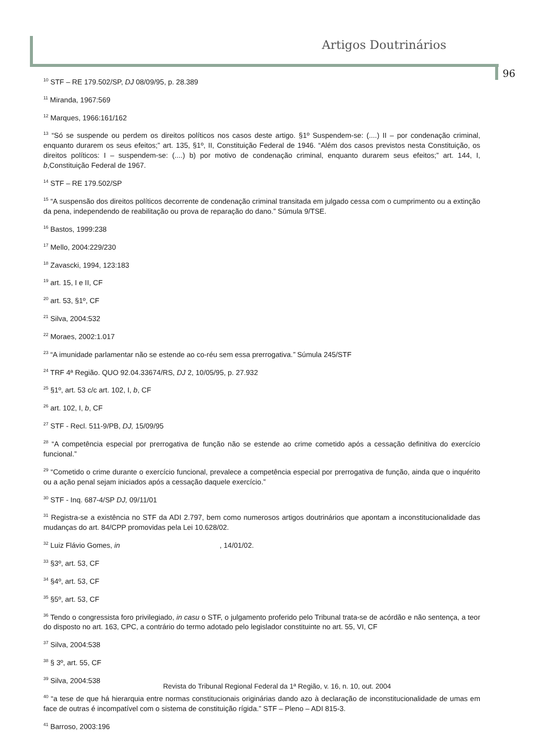Artigos Doutrinários
96
<sup>10</sup> STF – RE 179.502/SP, DJ 08/09/95, p. 28.389
<sup>11</sup> Miranda, 1967:569
<sup>12</sup> Marques, 1966:161/162
<sup>13</sup> “Só se suspende ou perdem os direitos políticos nos casos deste artigo. §1º Suspendem-se: (....) II – por condenação criminal, enquanto durarem os seus efeitos;” art. 135, §1º, II, Constituição Federal de 1946. “Além dos casos previstos nesta Constituição, os direitos políticos: I – suspendem-se: (....) b) por motivo de condenação criminal, enquanto durarem seus efeitos;” art. 144, I, b,Constituição Federal de 1967.
<sup>14</sup> STF – RE 179.502/SP
<sup>15</sup> “A suspensão dos direitos políticos decorrente de condenação criminal transitada em julgado cessa com o cumprimento ou a extinção da pena, independendo de reabilitação ou prova de reparação do dano.” Súmula 9/TSE.
<sup>16</sup> Bastos, 1999:238
<sup>17</sup> Mello, 2004:229/230
<sup>18</sup> Zavascki, 1994, 123:183
<sup>19</sup> art. 15, I e II, CF
<sup>20</sup> art. 53, §1º, CF
<sup>21</sup> Silva, 2004:532
<sup>22</sup> Moraes, 2002:1.017
<sup>23</sup> “A imunidade parlamentar não se estende ao co-réu sem essa prerrogativa.” Súmula 245/STF
<sup>24</sup> TRF 4ª Região. QUO 92.04.33674/RS, DJ 2, 10/05/95, p. 27.932
<sup>25</sup> §1º, art. 53 c/c art. 102, I, b, CF
<sup>26</sup> art. 102, I, b, CF
<sup>27</sup> STF - Recl. 511-9/PB, DJ, 15/09/95
<sup>28</sup> “A competência especial por prerrogativa de função não se estende ao crime cometido após a cessação definitiva do exercício funcional.”
<sup>29</sup> “Cometido o crime durante o exercício funcional, prevalece a competência especial por prerrogativa de função, ainda que o inquérito ou a ação penal sejam iniciados após a cessação daquele exercício.”
<sup>30</sup> STF - Inq. 687-4/SP DJ, 09/11/01
<sup>31</sup> Registra-se a existência no STF da ADI 2.797, bem como numerosos artigos doutrinários que apontam a inconstitucionalidade das mudanças do art. 84/CPP promovidas pela Lei 10.628/02.
<sup>32</sup> Luiz Flávio Gomes, in , 14/01/02.
<sup>33</sup> §3º, art. 53, CF
<sup>34</sup> §4º, art. 53, CF
<sup>35</sup> §5º, art. 53, CF
<sup>36</sup> Tendo o congressista foro privilegiado, in casu o STF, o julgamento proferido pelo Tribunal trata-se de acórdão e não sentença, a teor do disposto no art. 163, CPC, a contrário do termo adotado pelo legislador constituinte no art. 55, VI, CF
<sup>37</sup> Silva, 2004:538
<sup>38</sup> § 3º, art. 55, CF
<sup>39</sup> Silva, 2004:538
<sup>40</sup> “a tese de que há hierarquia entre normas constitucionais originárias dando azo à declaração de inconstitucionalidade de umas em face de outras é incompatível com o sistema de constituição rígida.” STF – Pleno – ADI 815-3.
<sup>41</sup> Barroso, 2003:196
Revista do Tribunal Regional Federal da 1ª Região, v. 16, n. 10, out. 2004